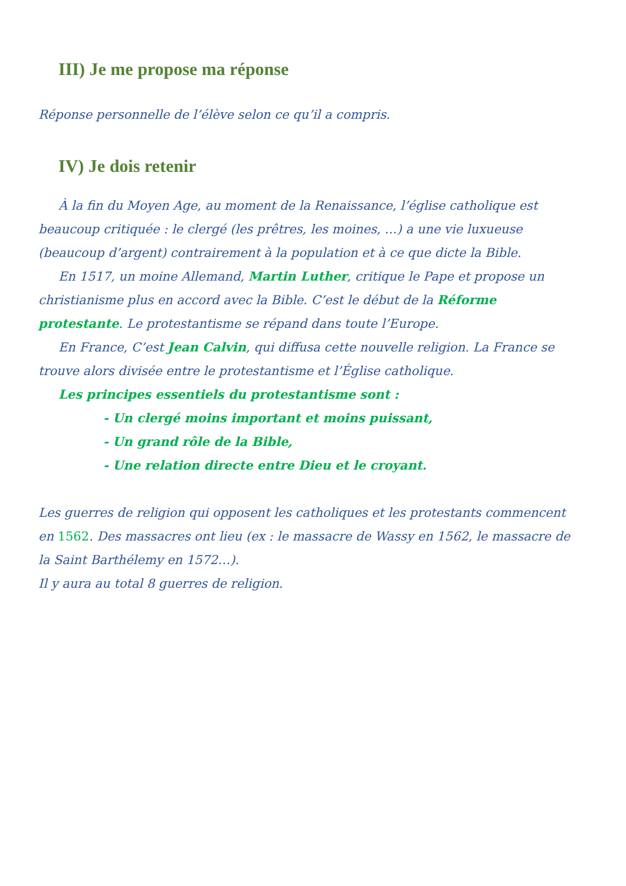III) Je me propose ma réponse
Réponse personnelle de l’élève selon ce qu’il a compris.
IV) Je dois retenir
À la fin du Moyen Age, au moment de la Renaissance, l’église catholique est beaucoup critiquée : le clergé (les prêtres, les moines, …) a une vie luxueuse (beaucoup d’argent) contrairement à la population et à ce que dicte la Bible.
En 1517, un moine Allemand, Martin Luther, critique le Pape et propose un christianisme plus en accord avec la Bible. C’est le début de la Réforme protestante. Le protestantisme se répand dans toute l’Europe.
En France, C’est Jean Calvin, qui diffusa cette nouvelle religion. La France se trouve alors divisée entre le protestantisme et l’Église catholique.
Les principes essentiels du protestantisme sont :
- Un clergé moins important et moins puissant,
- Un grand rôle de la Bible,
- Une relation directe entre Dieu et le croyant.
Les guerres de religion qui opposent les catholiques et les protestants commencent en 1562. Des massacres ont lieu (ex : le massacre de Wassy en 1562, le massacre de la Saint Barthélemy en 1572…).
Il y aura au total 8 guerres de religion.